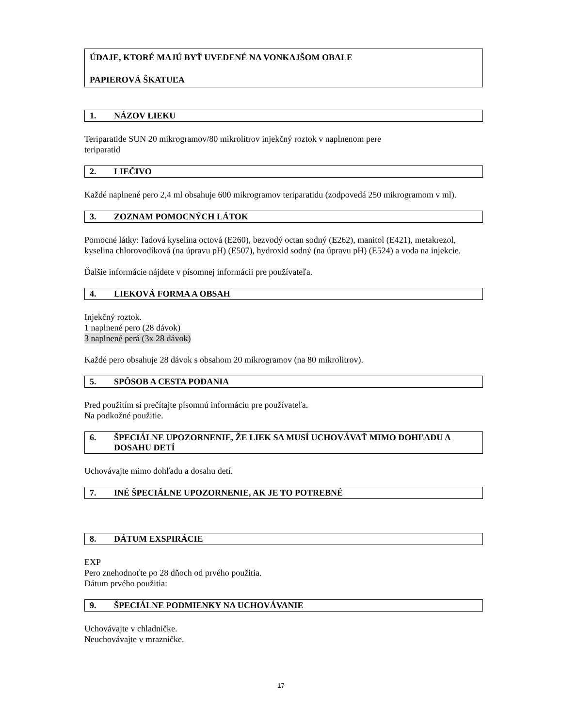ÚDAJE, KTORÉ MAJÚ BYŤ UVEDENÉ NA VONKAJŠOM OBALE
PAPIEROVÁ ŠKATUĽA
1. NÁZOV LIEKU
Teriparatide SUN 20 mikrogramov/80 mikrolitrov injekčný roztok v naplnenom pere
teriparatid
2. LIEČIVO
Každé naplnené pero 2,4 ml obsahuje 600 mikrogramov teriparatidu (zodpovedá 250 mikrogramom v ml).
3. ZOZNAM POMOCNÝCH LÁTOK
Pomocné látky: ľadová kyselina octová (E260), bezvodý octan sodný (E262), manitol (E421), metakrezol, kyselina chlorovodíková (na úpravu pH) (E507), hydroxid sodný (na úpravu pH) (E524) a voda na injekcie.
Ďalšie informácie nájdete v písomnej informácii pre používateľa.
4. LIEKOVÁ FORMA A OBSAH
Injekčný roztok.
1 naplnené pero (28 dávok)
3 naplnené perá (3x 28 dávok)
Každé pero obsahuje 28 dávok s obsahom 20 mikrogramov (na 80 mikrolitrov).
5. SPÔSOB A CESTA PODANIA
Pred použitím si prečítajte písomnú informáciu pre používateľa.
Na podkožné použitie.
6. ŠPECIÁLNE UPOZORNENIE, ŽE LIEK SA MUSÍ UCHOVÁVAŤ MIMO DOHĽADU A DOSAHU DETÍ
Uchovávajte mimo dohľadu a dosahu detí.
7. INÉ ŠPECIÁLNE UPOZORNENIE, AK JE TO POTREBNÉ
8. DÁTUM EXSPIRÁCIE
EXP
Pero znehodnoťte po 28 dňoch od prvého použitia.
Dátum prvého použitia:
9. ŠPECIÁLNE PODMIENKY NA UCHOVÁVANIE
Uchovávajte v chladničke.
Neuchovávajte v mrazničke.
17